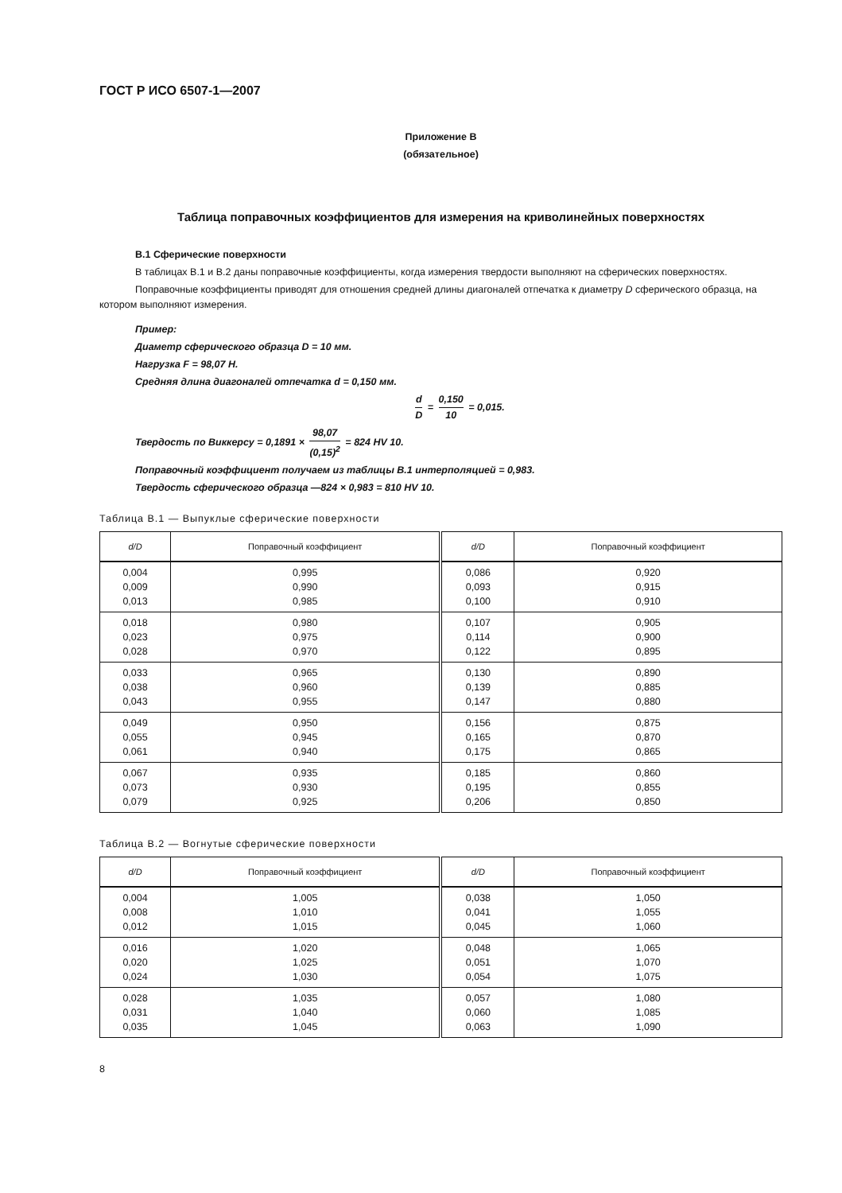ГОСТ Р ИСО 6507-1—2007
Приложение В
(обязательное)
Таблица поправочных коэффициентов для измерения на криволинейных поверхностях
В.1 Сферические поверхности
В таблицах В.1 и В.2 даны поправочные коэффициенты, когда измерения твердости выполняют на сферических поверхностях.
Поправочные коэффициенты приводят для отношения средней длины диагоналей отпечатка к диаметру D сферического образца, на котором выполняют измерения.
Пример:
Диаметр сферического образца D = 10 мм.
Нагрузка F = 98,07 Н.
Средняя длина диагоналей отпечатка d = 0,150 мм.
d D = 0,150 10 = 0,015.
Твердость по Виккерсу = 0,1891 × 98,07 (0,15)<sup>2</sup> = 824 HV 10.
Поправочный коэффициент получаем из таблицы В.1 интерполяцией = 0,983.
Твердость сферического образца —824 × 0,983 = 810 HV 10.
Таблица В.1 — Выпуклые сферические поверхности
| d/D | Поправочный коэффициент | d/D | Поправочный коэффициент |
| --- | --- | --- | --- |
| 0,004 0,009 0,013 | 0,995 0,990 0,985 | 0,086 0,093 0,100 | 0,920 0,915 0,910 |
| 0,018 0,023 0,028 | 0,980 0,975 0,970 | 0,107 0,114 0,122 | 0,905 0,900 0,895 |
| 0,033 0,038 0,043 | 0,965 0,960 0,955 | 0,130 0,139 0,147 | 0,890 0,885 0,880 |
| 0,049 0,055 0,061 | 0,950 0,945 0,940 | 0,156 0,165 0,175 | 0,875 0,870 0,865 |
| 0,067 0,073 0,079 | 0,935 0,930 0,925 | 0,185 0,195 0,206 | 0,860 0,855 0,850 |
Таблица В.2 — Вогнутые сферические поверхности
| d/D | Поправочный коэффициент | d/D | Поправочный коэффициент |
| --- | --- | --- | --- |
| 0,004 0,008 0,012 | 1,005 1,010 1,015 | 0,038 0,041 0,045 | 1,050 1,055 1,060 |
| 0,016 0,020 0,024 | 1,020 1,025 1,030 | 0,048 0,051 0,054 | 1,065 1,070 1,075 |
| 0,028 0,031 0,035 | 1,035 1,040 1,045 | 0,057 0,060 0,063 | 1,080 1,085 1,090 |
8